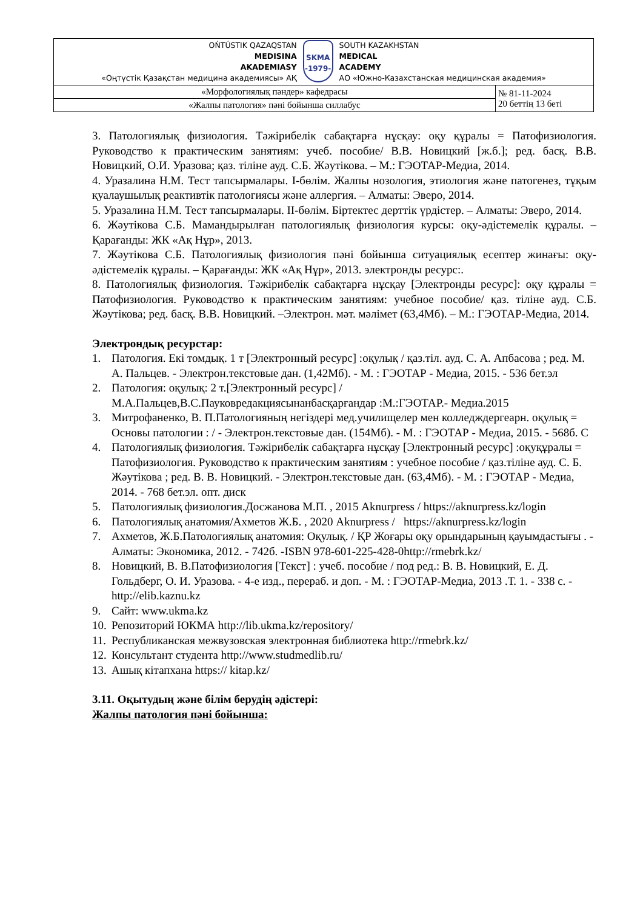| OŃTÚSTIK QAZAQSTAN MEDISINA AKADEMIASY «Оңтүстік Қазақстан медицина академиясы» АҚ SKMA -1979- SOUTH KAZAKHSTAN MEDICAL ACADEMY АО «Южно-Казахстанская медицинская академия» | |
| «Морфологиялық пәндер» кафедрасы | № 81-11-2024 20 беттің 13 беті |
| «Жалпы патология» пәні бойынша силлабус | |
3. Патологиялық физиология. Тәжірибелік сабақтарға нұсқау: оқу құралы = Патофизиология. Руководство к практическим занятиям: учеб. пособие/ В.В. Новицкий [ж.б.]; ред. басқ. В.В. Новицкий, О.И. Уразова; қаз. тіліне ауд. С.Б. Жәутікова. – М.: ГЭОТАР-Медиа, 2014.
4. Уразалина Н.М. Тест тапсырмалары. I-бөлім. Жалпы нозология, этиология және патогенез, тұқым қуалаушылық реактивтік патологиясы және аллергия. – Алматы: Эверо, 2014.
5. Уразалина Н.М. Тест тапсырмалары. II-бөлім. Біртектес дерттік үрдістер. – Алматы: Эверо, 2014.
6. Жәутікова С.Б. Мамандырылған патологиялық физиология курсы: оқу-әдістемелік құралы. – Қарағанды: ЖК «Ақ Нұр», 2013.
7. Жәутікова С.Б. Патологиялық физиология пәні бойынша ситуациялық есептер жинағы: оқу-әдістемелік құралы. – Қарағанды: ЖК «Ақ Нұр», 2013. электронды ресурс:.
8. Патологиялық физиология. Тәжірибелік сабақтарға нұсқау [Электронды ресурс]: оқу құралы = Патофизиология. Руководство к практическим занятиям: учебное пособие/ қаз. тіліне ауд. С.Б. Жәутікова; ред. басқ. В.В. Новицкий. –Электрон. мәт. мәлімет (63,4Мб). – М.: ГЭОТАР-Медиа, 2014.
Электрондық ресурстар:
1. Патология. Екі томдық. 1 т [Электронный ресурс] :оқулық / қаз.тіл. ауд. С. А. Апбасова ; ред. М. А. Пальцев. - Электрон.текстовые дан. (1,42Мб). - М. : ГЭОТАР - Медиа, 2015. - 536 бет.эл
2. Патология: оқулық: 2 т.[Электронный ресурс] /М.А.Пальцев,В.С.Пауковредакциясынанбасқарғандар :М.:ГЭОТАР.- Медиа.2015
3. Митрофаненко, В. П.Патологияның негіздері мед.училищелер мен колледждергеарн. оқулық = Основы патологии : / - Электрон.текстовые дан. (154Мб). - М. : ГЭОТАР - Медиа, 2015. - 568б. С
4. Патологиялық физиология. Тәжірибелік сабақтарға нұсқау [Электронный ресурс] :оқуқұралы = Патофизиология. Руководство к практическим занятиям : учебное пособие / қаз.тіліне ауд. С. Б. Жәутікова ; ред. В. В. Новицкий. - Электрон.текстовые дан. (63,4Мб). - М. : ГЭОТАР - Медиа, 2014. - 768 бет.эл. опт. диск
5. Патологиялық физиология.Досжанова М.П. , 2015 Aknurpress / https://aknurpress.kz/login
6. Патологиялық анатомия/Ахметов Ж.Б. , 2020 Aknurpress / https://aknurpress.kz/login
7. Ахметов, Ж.Б.Патологиялық анатомия: Оқулық. / ҚР Жоғары оқу орындарының қауымдастығы . - Алматы: Экономика, 2012. - 742б. -ISBN 978-601-225-428-0http://rmebrk.kz/
8. Новицкий, В. В.Патофизиология [Текст] : учеб. пособие / под ред.: В. В. Новицкий, Е. Д. Гольдберг, О. И. Уразова. - 4-е изд., перераб. и доп. - М. : ГЭОТАР-Медиа, 2013 .Т. 1. - 338 с. - http://elib.kaznu.kz
9. Сайт: www.ukma.kz
10. Репозиторий ЮКМА http://lib.ukma.kz/repository/
11. Республиканская межвузовская электронная библиотека http://rmebrk.kz/
12. Консультант студента http://www.studmedlib.ru/
13. Ашық кітапхана https:// kitap.kz/
3.11. Оқытудың және білім берудің әдістері:
Жалпы патология пәні бойынша: